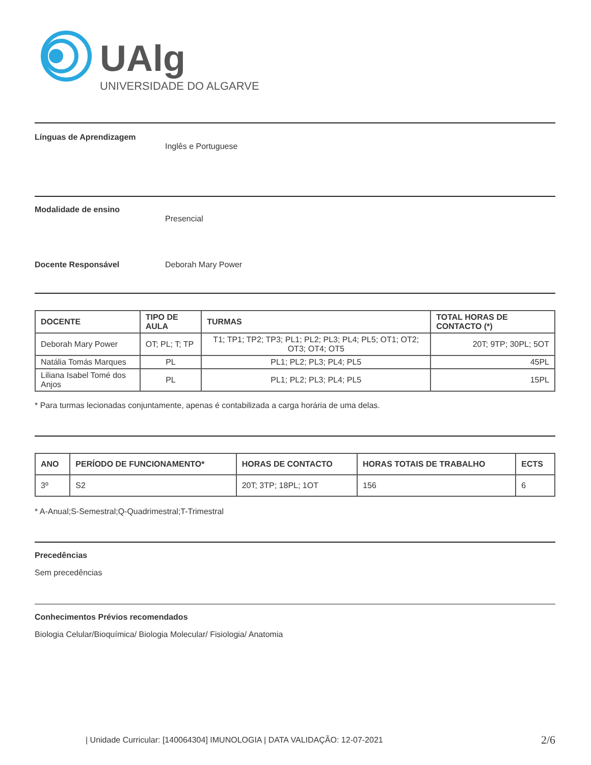UAlg
UNIVERSIDADE DO ALGARVE
Línguas de Aprendizagem
Inglês e Portuguese
Modalidade de ensino
Presencial
Docente Responsável Deborah Mary Power
| DOCENTE | TIPO DE AULA | TURMAS | TOTAL HORAS DE CONTACTO (*) |
| --- | --- | --- | --- |
| Deborah Mary Power | OT; PL; T; TP | T1; TP1; TP2; TP3; PL1; PL2; PL3; PL4; PL5; OT1; OT2; OT3; OT4; OT5 | 20T; 9TP; 30PL; 5OT |
| Natália Tomás Marques | PL | PL1; PL2; PL3; PL4; PL5 | 45PL |
| Liliana Isabel Tomé dos Anjos | PL | PL1; PL2; PL3; PL4; PL5 | 15PL |
* Para turmas lecionadas conjuntamente, apenas é contabilizada a carga horária de uma delas.
| ANO | PERÍODO DE FUNCIONAMENTO* | HORAS DE CONTACTO | HORAS TOTAIS DE TRABALHO | ECTS |
| --- | --- | --- | --- | --- |
| 3º | S2 | 20T; 3TP; 18PL; 1OT | 156 | 6 |
* A-Anual;S-Semestral;Q-Quadrimestral;T-Trimestral
Precedências
Sem precedências
Conhecimentos Prévios recomendados
Biologia Celular/Bioquímica/ Biologia Molecular/ Fisiologia/ Anatomia
| Unidade Curricular: [140064304] IMUNOLOGIA | DATA VALIDAÇÃO: 12-07-2021 2/6